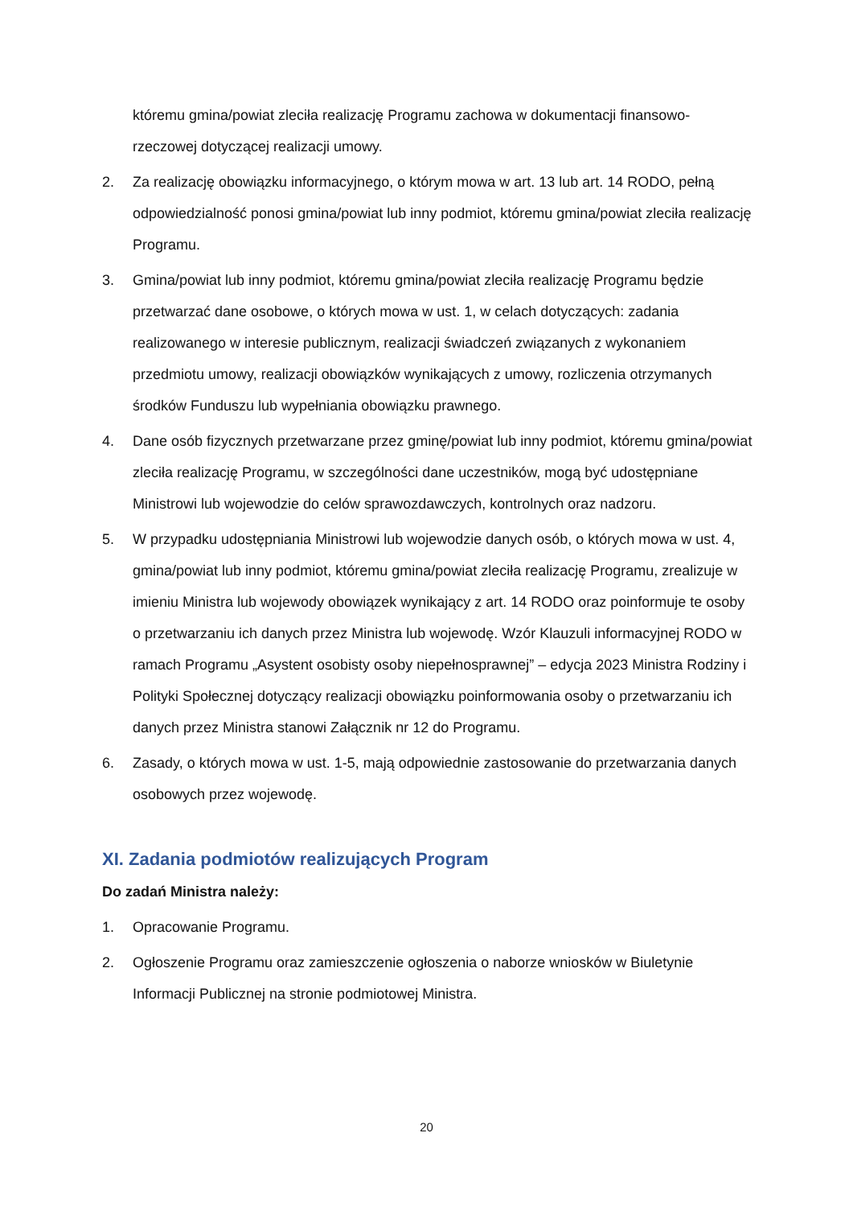któremu gmina/powiat zleciła realizację Programu zachowa w dokumentacji finansowo-rzeczowej dotyczącej realizacji umowy.
2. Za realizację obowiązku informacyjnego, o którym mowa w art. 13 lub art. 14 RODO, pełną odpowiedzialność ponosi gmina/powiat lub inny podmiot, któremu gmina/powiat zleciła realizację Programu.
3. Gmina/powiat lub inny podmiot, któremu gmina/powiat zleciła realizację Programu będzie przetwarzać dane osobowe, o których mowa w ust. 1, w celach dotyczących: zadania realizowanego w interesie publicznym, realizacji świadczeń związanych z wykonaniem przedmiotu umowy, realizacji obowiązków wynikających z umowy, rozliczenia otrzymanych środków Funduszu lub wypełniania obowiązku prawnego.
4. Dane osób fizycznych przetwarzane przez gminę/powiat lub inny podmiot, któremu gmina/powiat zleciła realizację Programu, w szczególności dane uczestników, mogą być udostępniane Ministrowi lub wojewodzie do celów sprawozdawczych, kontrolnych oraz nadzoru.
5. W przypadku udostępniania Ministrowi lub wojewodzie danych osób, o których mowa w ust. 4, gmina/powiat lub inny podmiot, któremu gmina/powiat zleciła realizację Programu, zrealizuje w imieniu Ministra lub wojewody obowiązek wynikający z art. 14 RODO oraz poinformuje te osoby o przetwarzaniu ich danych przez Ministra lub wojewodę. Wzór Klauzuli informacyjnej RODO w ramach Programu „Asystent osobisty osoby niepełnosprawnej” – edycja 2023 Ministra Rodziny i Polityki Społecznej dotyczący realizacji obowiązku poinformowania osoby o przetwarzaniu ich danych przez Ministra stanowi Załącznik nr 12 do Programu.
6. Zasady, o których mowa w ust. 1-5, mają odpowiednie zastosowanie do przetwarzania danych osobowych przez wojewodę.
XI. Zadania podmiotów realizujących Program
Do zadań Ministra należy:
1. Opracowanie Programu.
2. Ogłoszenie Programu oraz zamieszczenie ogłoszenia o naborze wniosków w Biuletynie Informacji Publicznej na stronie podmiotowej Ministra.
20